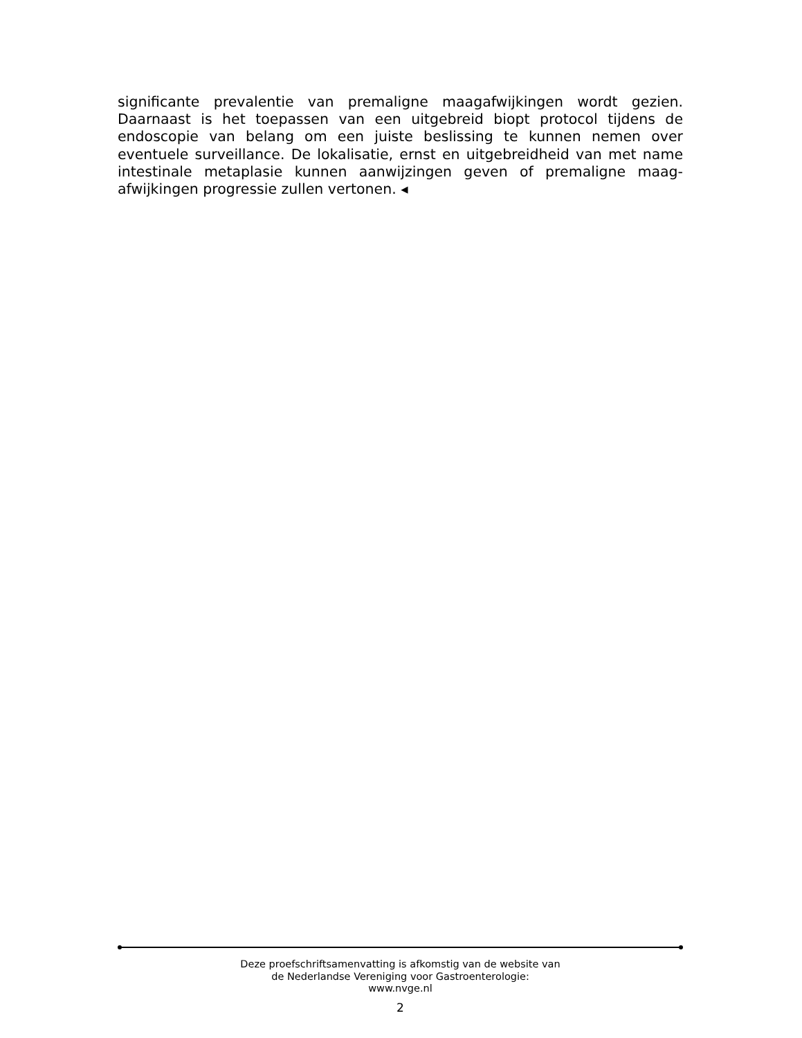significante prevalentie van premaligne maagafwijkingen wordt gezien. Daarnaast is het toepassen van een uitgebreid biopt protocol tijdens de endoscopie van belang om een juiste beslissing te kunnen nemen over eventuele surveillance. De lokalisatie, ernst en uitgebreidheid van met name intestinale metaplasie kunnen aanwijzingen geven of premaligne maag-afwijkingen progressie zullen vertonen. ◂
Deze proefschriftsamenvatting is afkomstig van de website van
de Nederlandse Vereniging voor Gastroenterologie:
www.nvge.nl
2